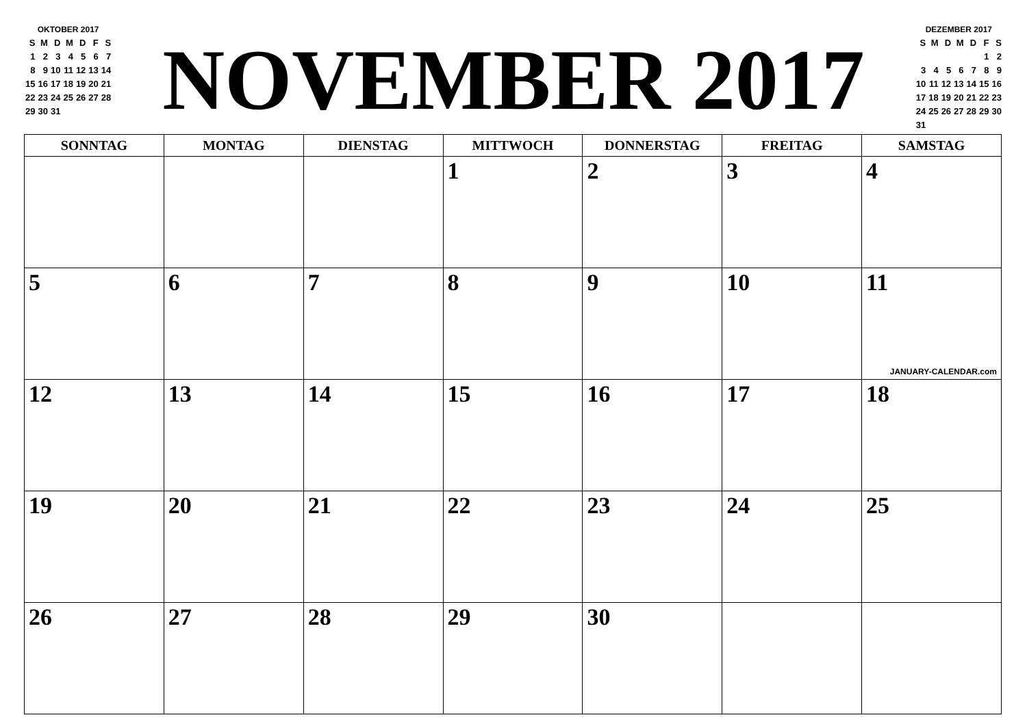OKTOBER 2017
| S | M | D | M | D | F | S |
| --- | --- | --- | --- | --- | --- | --- |
| 1 | 2 | 3 | 4 | 5 | 6 | 7 |
| 8 | 9 | 10 | 11 | 12 | 13 | 14 |
| 15 | 16 | 17 | 18 | 19 | 20 | 21 |
| 22 | 23 | 24 | 25 | 26 | 27 | 28 |
| 29 | 30 | 31 | | | | |
NOVEMBER 2017
DEZEMBER 2017
| S | M | D | M | D | F | S |
| --- | --- | --- | --- | --- | --- | --- |
| | | | | | 1 | 2 |
| 3 | 4 | 5 | 6 | 7 | 8 | 9 |
| 10 | 11 | 12 | 13 | 14 | 15 | 16 |
| 17 | 18 | 19 | 20 | 21 | 22 | 23 |
| 24 | 25 | 26 | 27 | 28 | 29 | 30 |
| 31 | | | | | | |
| SONNTAG | MONTAG | DIENSTAG | MITTWOCH | DONNERSTAG | FREITAG | SAMSTAG |
| --- | --- | --- | --- | --- | --- | --- |
| | | | 1 | 2 | 3 | 4 |
| 5 | 6 | 7 | 8 | 9 | 10 | 11 JANUARY-CALENDAR.com |
| 12 | 13 | 14 | 15 | 16 | 17 | 18 |
| 19 | 20 | 21 | 22 | 23 | 24 | 25 |
| 26 | 27 | 28 | 29 | 30 | | |